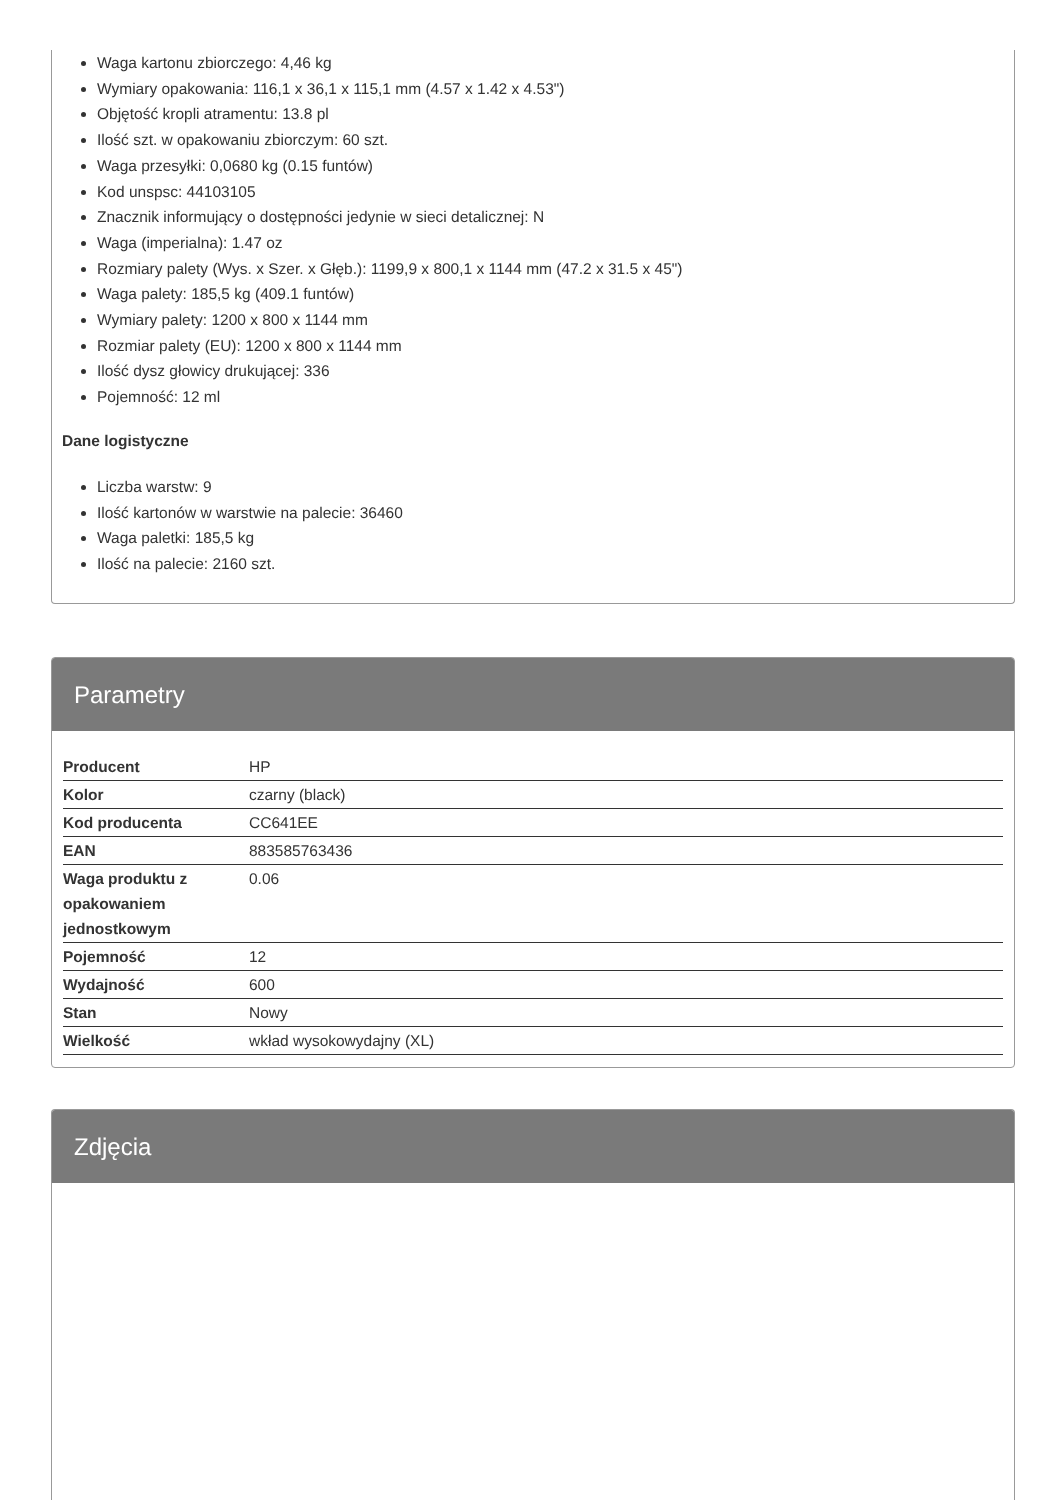Waga kartonu zbiorczego: 4,46 kg
Wymiary opakowania: 116,1 x 36,1 x 115,1 mm (4.57 x 1.42 x 4.53")
Objętość kropli atramentu: 13.8 pl
Ilość szt. w opakowaniu zbiorczym: 60 szt.
Waga przesyłki: 0,0680 kg (0.15 funtów)
Kod unspsc: 44103105
Znacznik informujący o dostępności jedynie w sieci detalicznej: N
Waga (imperialna): 1.47 oz
Rozmiary palety (Wys. x Szer. x Głęb.): 1199,9 x 800,1 x 1144 mm (47.2 x 31.5 x 45")
Waga palety: 185,5 kg (409.1 funtów)
Wymiary palety: 1200 x 800 x 1144 mm
Rozmiar palety (EU): 1200 x 800 x 1144 mm
Ilość dysz głowicy drukującej: 336
Pojemność: 12 ml
Dane logistyczne
Liczba warstw: 9
Ilość kartonów w warstwie na palecie: 36460
Waga paletki: 185,5 kg
Ilość na palecie: 2160 szt.
Parametry
| Producent | HP |
| Kolor | czarny (black) |
| Kod producenta | CC641EE |
| EAN | 883585763436 |
| Waga produktu z opakowaniem jednostkowym | 0.06 |
| Pojemność | 12 |
| Wydajność | 600 |
| Stan | Nowy |
| Wielkość | wkład wysokowydajny (XL) |
Zdjęcia